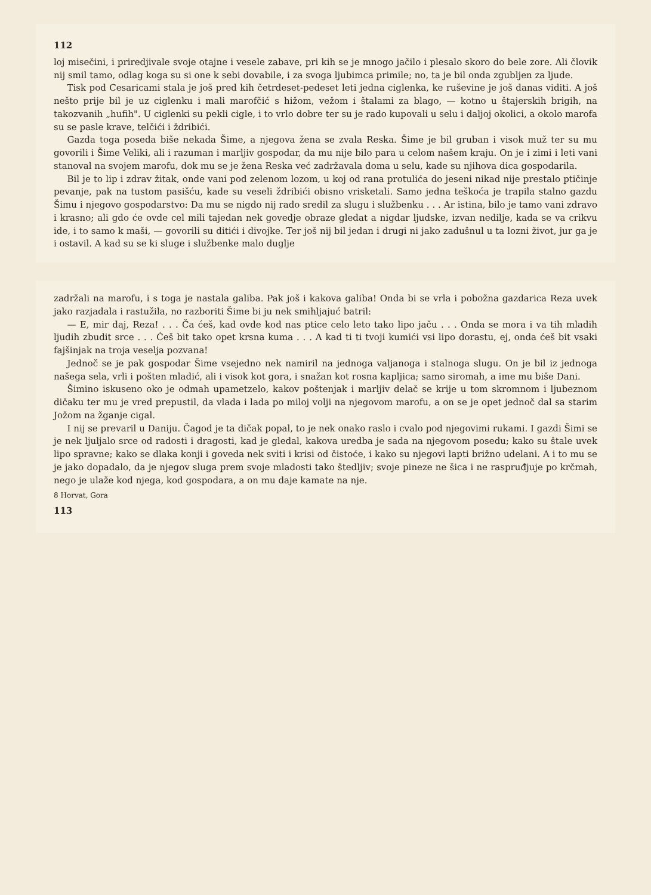112
loj misečini, i priredjivale svoje otajne i vesele zabave, pri kih se je mnogo jačilo i plesalo skoro do bele zore. Ali človik nij smil tamo, odlag koga su si one k sebi dovabile, i za svoga ljubimca primile; no, ta je bil onda zgubljen za ljude.
Tisk pod Cesaricami stala je još pred kih četrdeset-pedeset leti jedna ciglenka, ke ruševine je još danas viditi. A još nešto prije bil je uz ciglenku i mali marofčić s hižom, vežom i štalami za blago, — kotno u štajerskih brigih, na takozvanih „hufih". U ciglenki su pekli cigle, i to vrlo dobre ter su je rado kupovali u selu i daljoj okolici, a okolo marofa su se pasle krave, telčići i ždribići.
Gazda toga poseda biše nekada Šime, a njegova žena se zvala Reska. Šime je bil gruban i visok muž ter su mu govorili i Šime Veliki, ali i razuman i marljiv gospodar, da mu nije bilo para u celom našem kraju. On je i zimi i leti vani stanoval na svojem marofu, dok mu se je žena Reska već zadržavala doma u selu, kade su njihova dica gospodarila.
Bil je to lip i zdrav žitak, onde vani pod zelenom lozom, u koj od rana protulića do jeseni nikad nije prestalo ptičinje pevanje, pak na tustom pasišću, kade su veseli ždribići obisno vrisketali. Samo jedna teškoća je trapila stalno gazdu Šimu i njegovo gospodarstvo: Da mu se nigdo nij rado sredil za slugu i službenku . . . Ar istina, bilo je tamo vani zdravo i krasno; ali gdo će ovde cel mili tajedan nek govedje obraze gledat a nigdar ljudske, izvan nedilje, kada se va crikvu ide, i to samo k maši, — govorili su ditići i divojke. Ter još nij bil jedan i drugi ni jako zadušnul u ta lozni život, jur ga je i ostavil. A kad su se ki sluge i službenke malo duglje
zadržali na marofu, i s toga je nastala galiba. Pak još i kakova galiba! Onda bi se vrla i pobožna gazdarica Reza uvek jako razjadala i rastužila, no razboriti Šime bi ju nek smihljajuć batril:
— E, mir daj, Reza! . . . Ča ćeš, kad ovde kod nas ptice celo leto tako lipo jaču . . . Onda se mora i va tih mladih ljudih zbudit srce . . . Ćeš bit tako opet krsna kuma . . . A kad ti ti tvoji kumići vsi lipo dorastu, ej, onda ćeš bit vsaki fajšinjak na troja veselja pozvana!
Jednoč se je pak gospodar Šime vsejedno nek namiril na jednoga valjanoga i stalnoga slugu. On je bil iz jednoga našega sela, vrli i pošten mladić, ali i visok kot gora, i snažan kot rosna kapljica; samo siromah, a ime mu biše Dani.
Šimino iskuseno oko je odmah upametzelo, kakov poštenjak i marljiv delač se krije u tom skromnom i ljubeznom dičaku ter mu je vred prepustil, da vlada i lada po miloj volji na njegovom marofu, a on se je opet jednoč dal sa starim Jožom na žganje cigal.
I nij se prevaril u Daniju. Čagod je ta dičak popal, to je nek onako raslo i cvalo pod njegovimi rukami. I gazdi Šimi se je nek ljuljalo srce od radosti i dragosti, kad je gledal, kakova uredba je sada na njegovom posedu; kako su štale uvek lipo spravne; kako se dlaka konji i goveda nek sviti i krisi od čistoće, i kako su njegovi lapti brižno udelani. A i to mu se je jako dopadalo, da je njegov sluga prem svoje mladosti tako štedljiv; svoje pineze ne šica i ne raspruđjuje po krčmah, nego je ulaže kod njega, kod gospodara, a on mu daje kamate na nje.
8 Horvat, Gora
113